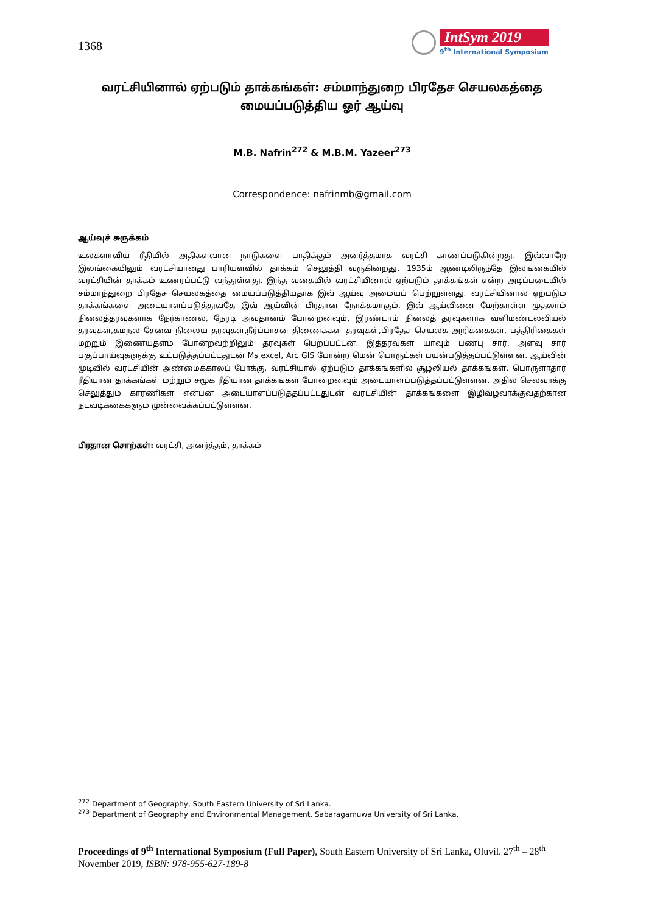1368
IntSym 2019
9<sup>th</sup> International Symposium
வரட்சியினால் ஏற்படும் தாக்கங்கள்: சம்மாந்துறை பிரதேச செயலகத்தை மையப்படுத்திய ஓர் ஆய்வு
M.B. Nafrin<sup>272</sup> & M.B.M. Yazeer<sup>273</sup>
Correspondence: nafrinmb@gmail.com
ஆய்வுச் சுருக்கம்
உலகளாவிய ரீதியில் அதிகளவான நாடுகளை பாதிக்கும் அனர்த்தமாக வரட்சி காணப்படுகின்றது. இவ்வாறே இலங்கையிலும் வரட்சியானது பாரியளவில் தாக்கம் செலுத்தி வருகின்றது. 1935ம் ஆண்டிலிருந்தே இலங்கையில் வரட்சியின் தாக்கம் உணரப்பட்டு வந்துள்ளது. இந்த வகையில் வரட்சியினால் ஏற்படும் தாக்கங்கள் என்ற அடிப்படையில் சம்மாந்துறை பிரதேச செயலகத்தை மையப்படுத்தியதாக இவ் ஆய்வு அமையப் பெற்றுள்ளது. வரட்சியினால் ஏற்படும் தாக்கங்களை அடையாளப்படுத்துவதே இவ் ஆய்வின் பிரதான நோக்கமாகும். இவ் ஆய்வினை மேற்காள்ள முதலாம் நிலைத்தரவுகளாக நேர்காணல், நேரடி அவதானம் போன்றனவும், இரண்டாம் நிலைத் தரவுகளாக வளிமண்டலவியல் தரவுகள்,கமநல சேவை நிலைய தரவுகள்,நீர்ப்பாசன திணைக்கள தரவுகள்,பிரதேச செயலக அறிக்கைகள், பத்திரிகைகள் மற்றும் இணையதளம் போன்றவற்றிலும் தரவுகள் பெறப்பட்டன. இத்தரவுகள் யாவும் பண்பு சார், அளவு சார் பகுப்பாய்வுகளுக்கு உட்படுத்தப்பட்டதுடன் Ms excel, Arc GIS போன்ற மென் பொருட்கள் பயன்படுத்தப்பட்டுள்ளன. ஆய்வின் முடிவில் வரட்சியின் அண்மைக்காலப் போக்கு, வரட்சியால் ஏற்படும் தாக்கங்களில் சூழலியல் தாக்கங்கள், பொருளாதார ரீதியான தாக்கங்கள் மற்றும் சமூக ரீதியான தாக்கங்கள் போன்றனவும் அடையாளப்படுத்தப்பட்டுள்ளன. அதில் செல்வாக்கு செலுத்தும் காரணிகள் என்பன அடையாளப்படுத்தப்பட்டதுடன் வரட்சியின் தாக்கங்களை இழிவழவாக்குவதற்கான நடவடிக்கைகளும் முன்வைக்கப்பட்டுள்ளன.
பிரதான சொற்கள்: வரட்சி, அனர்த்தம், தாக்கம்
<sup>272</sup> Department of Geography, South Eastern University of Sri Lanka.
<sup>273</sup> Department of Geography and Environmental Management, Sabaragamuwa University of Sri Lanka.
Proceedings of 9<sup>th</sup> International Symposium (Full Paper), South Eastern University of Sri Lanka, Oluvil. 27<sup>th</sup> – 28<sup>th</sup> November 2019, ISBN: 978-955-627-189-8